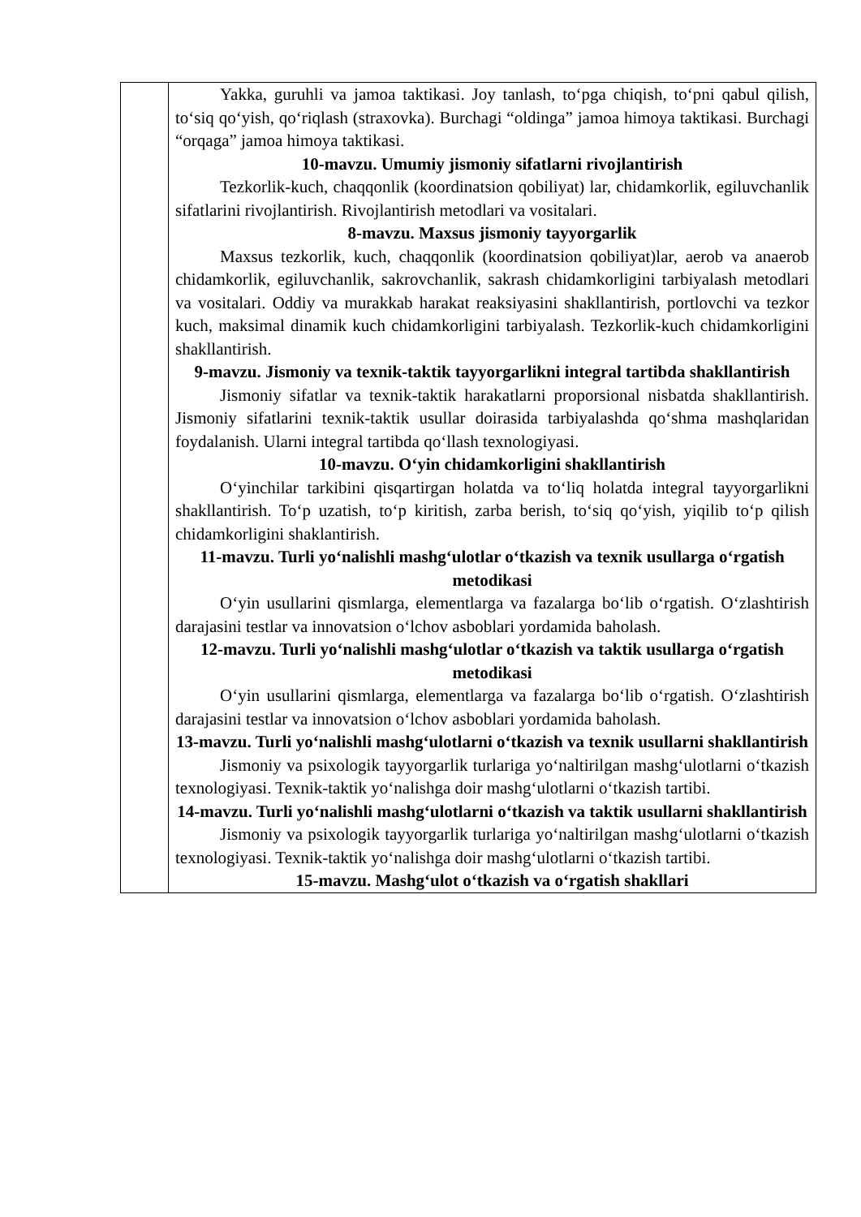| | Yakka, guruhli va jamoa taktikasi. Joy tanlash, to‘pga chiqish, to‘pni qabul qilish, to‘siq qo‘yish, qo‘riqlash (straxovka). Burchagi “oldinga” jamoa himoya taktikasi. Burchagi “orqaga” jamoa himoya taktikasi. 10-mavzu. Umumiy jismoniy sifatlarni rivojlantirish Tezkorlik-kuch, chaqqonlik (koordinatsion qobiliyat) lar, chidamkorlik, egiluvchanlik sifatlarini rivojlantirish. Rivojlantirish metodlari va vositalari. 8-mavzu. Maxsus jismoniy tayyorgarlik Maxsus tezkorlik, kuch, chaqqonlik (koordinatsion qobiliyat)lar, aerob va anaerob chidamkorlik, egiluvchanlik, sakrovchanlik, sakrash chidamkorligini tarbiyalash metodlari va vositalari. Oddiy va murakkab harakat reaksiyasini shakllantirish, portlovchi va tezkor kuch, maksimal dinamik kuch chidamkorligini tarbiyalash. Tezkorlik-kuch chidamkorligini shakllantirish. 9-mavzu. Jismoniy va texnik-taktik tayyorgarlikni integral tartibda shakllantirish Jismoniy sifatlar va texnik-taktik harakatlarni proporsional nisbatda shakllantirish. Jismoniy sifatlarini texnik-taktik usullar doirasida tarbiyalashda qo‘shma mashqlaridan foydalanish. Ularni integral tartibda qo‘llash texnologiyasi. 10-mavzu. O‘yin chidamkorligini shakllantirish O‘yinchilar tarkibini qisqartirgan holatda va to‘liq holatda integral tayyorgarlikni shakllantirish. To‘p uzatish, to‘p kiritish, zarba berish, to‘siq qo‘yish, yiqilib to‘p qilish chidamkorligini shaklantirish. 11-mavzu. Turli yo‘nalishli mashg‘ulotlar o‘tkazish va texnik usullarga o‘rgatish metodikasi O‘yin usullarini qismlarga, elementlarga va fazalarga bo‘lib o‘rgatish. O‘zlashtirish darajasini testlar va innovatsion o‘lchov asboblari yordamida baholash. 12-mavzu. Turli yo‘nalishli mashg‘ulotlar o‘tkazish va taktik usullarga o‘rgatish metodikasi O‘yin usullarini qismlarga, elementlarga va fazalarga bo‘lib o‘rgatish. O‘zlashtirish darajasini testlar va innovatsion o‘lchov asboblari yordamida baholash. 13-mavzu. Turli yo‘nalishli mashg‘ulotlarni o‘tkazish va texnik usullarni shakllantirish Jismoniy va psixologik tayyorgarlik turlariga yo‘naltirilgan mashg‘ulotlarni o‘tkazish texnologiyasi. Texnik-taktik yo‘nalishga doir mashg‘ulotlarni o‘tkazish tartibi. 14-mavzu. Turli yo‘nalishli mashg‘ulotlarni o‘tkazish va taktik usullarni shakllantirish Jismoniy va psixologik tayyorgarlik turlariga yo‘naltirilgan mashg‘ulotlarni o‘tkazish texnologiyasi. Texnik-taktik yo‘nalishga doir mashg‘ulotlarni o‘tkazish tartibi. 15-mavzu. Mashg‘ulot o‘tkazish va o‘rgatish shakllari |